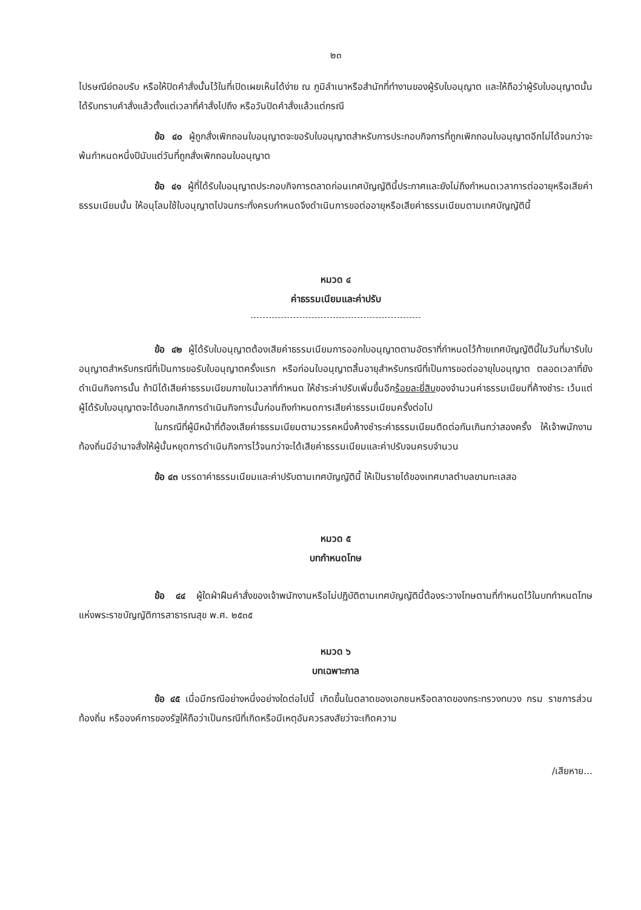๒๓
ไปรษณีย์ตอบรับ หรือให้ปิดคำสั่งนั้นไว้ในที่เปิดเผยเห็นได้ง่าย ณ ภูมิลำเนาหรือสำนักที่ทำงานของผู้รับใบอนุญาต และให้ถือว่าผู้รับใบอนุญาตนั้นได้รับทราบคำสั่งแล้วตั้งแต่เวลาที่คำสั่งไปถึง หรือวันปิดคำสั่งแล้วแต่กรณี
ข้อ ๔๐ ผู้ถูกสั่งเพิกถอนใบอนุญาตจะขอรับใบอนุญาตสำหรับการประกอบกิจการที่ถูกเพิกถอนใบอนุญาตอีกไม่ได้จนกว่าจะพ้นกำหนดหนึ่งปีนับแต่วันที่ถูกสั่งเพิกถอนใบอนุญาต
ข้อ ๔๑ ผู้ที่ได้รับใบอนุญาตประกอบกิจการตลาดก่อนเทศบัญญัตินี้ประกาศและยังไม่ถึงกำหนดเวลาการต่ออายุหรือเสียค่าธรรมเนียมนั้น ให้อนุโลมใช้ใบอนุญาตไปจนกระทั่งครบกำหนดจึงดำเนินการขอต่ออายุหรือเสียค่าธรรมเนียมตามเทศบัญญัตินี้
หมวด ๔
ค่าธรรมเนียมและค่าปรับ
ข้อ ๔๒ ผู้ได้รับใบอนุญาตต้องเสียค่าธรรมเนียมการออกใบอนุญาตตามอัตราที่กำหนดไว้ท้ายเทศบัญญัตินี้ในวันที่มารับใบอนุญาตสำหรับกรณีที่เป็นการขอรับใบอนุญาตครั้งแรก หรือก่อนใบอนุญาตสิ้นอายุสำหรับกรณีที่เป็นการขอต่ออายุใบอนุญาต ตลอดเวลาที่ยังดำเนินกิจการนั้น ถ้ามิได้เสียค่าธรรมเนียมภายในเวลาที่กำหนด ให้ชำระค่าปรับเพิ่มขึ้นอีกร้อยละยี่สิบของจำนวนค่าธรรมเนียมที่ค้างชำระ เว้นแต่ผู้ได้รับใบอนุญาตจะได้บอกเลิกการดำเนินกิจการนั้นก่อนถึงกำหนดการเสียค่าธรรมเนียมครั้งต่อไป
ในกรณีที่ผู้มีหน้าที่ต้องเสียค่าธรรมเนียมตามวรรคหนึ่งค้างชำระค่าธรรมเนียมติดต่อกันเกินกว่าสองครั้ง ให้เจ้าพนักงานท้องถิ่นมีอำนาจสั่งให้ผู้นั้นหยุดการดำเนินกิจการไว้จนกว่าจะได้เสียค่าธรรมเนียมและค่าปรับจนครบจำนวน
ข้อ ๔๓ บรรดาค่าธรรมเนียมและค่าปรับตามเทศบัญญัตินี้ ให้เป็นรายได้ของเทศบาลตำบลขามทะเลสอ
หมวด ๕
บทกำหนดโทษ
ข้อ ๔๔ ผู้ใดฝ่าฝืนคำสั่งของเจ้าพนักงานหรือไม่ปฏิบัติตามเทศบัญญัตินี้ต้องระวางโทษตามที่กำหนดไว้ในบทกำหนดโทษแห่งพระราชบัญญัติการสาธารณสุข พ.ศ. ๒๕๓๕
หมวด ๖
บทเฉพาะกาล
ข้อ ๔๕ เมื่อมีกรณีอย่างหนึ่งอย่างใดต่อไปนี้ เกิดขึ้นในตลาดของเอกชนหรือตลาดของกระทรวงทบวง กรม ราชการส่วนท้องถิ่น หรือองค์การของรัฐให้ถือว่าเป็นกรณีที่เกิดหรือมีเหตุอันควรสงสัยว่าจะเกิดความ
/เสียหาย...